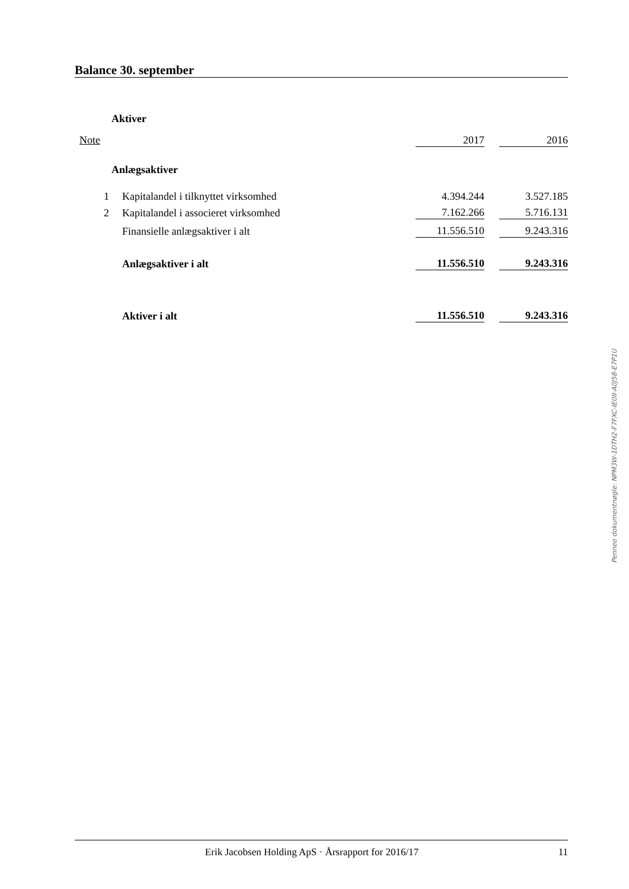Balance 30. september
| | Aktiver | | | | |
| Note | | | 2017 | | 2016 |
| | Anlægsaktiver | | | | |
| 1 | Kapitalandel i tilknyttet virksomhed | | 4.394.244 | | 3.527.185 |
| 2 | Kapitalandel i associeret virksomhed | | 7.162.266 | | 5.716.131 |
| | Finansielle anlægsaktiver i alt | | 11.556.510 | | 9.243.316 |
| | Anlægsaktiver i alt | | 11.556.510 | | 9.243.316 |
| | Aktiver i alt | | 11.556.510 | | 9.243.316 |
Erik Jacobsen Holding ApS · Årsrapport for 2016/17 11
Penneo dokumentnøgle: NPM3W-1DTH2-F7FXC-IE0II-A0J58-E7P1U